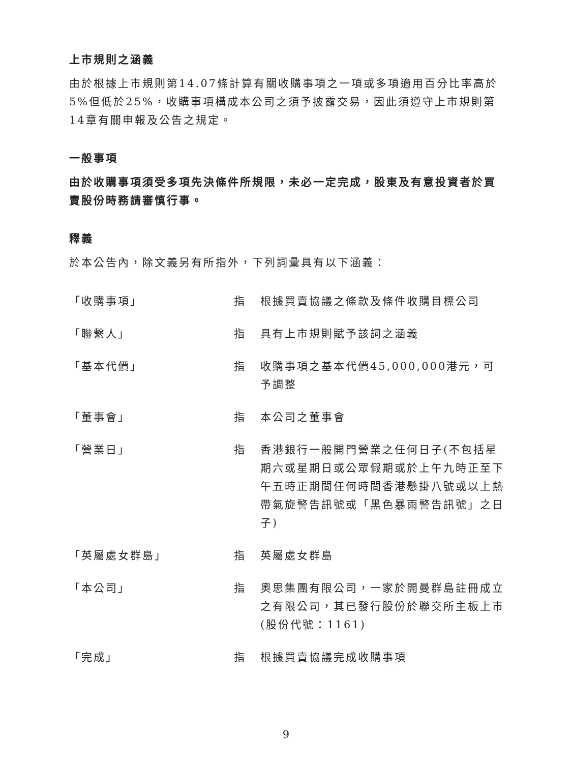上市規則之涵義
由於根據上市規則第14.07條計算有關收購事項之一項或多項適用百分比率高於5%但低於25%，收購事項構成本公司之須予披露交易，因此須遵守上市規則第14章有關申報及公告之規定。
一般事項
由於收購事項須受多項先決條件所規限，未必一定完成，股東及有意投資者於買賣股份時務請審慎行事。
釋義
於本公告內，除文義另有所指外，下列詞彙具有以下涵義：
| 「收購事項」 | 指 | 根據買賣協議之條款及條件收購目標公司 |
| 「聯繫人」 | 指 | 具有上市規則賦予該詞之涵義 |
| 「基本代價」 | 指 | 收購事項之基本代價45,000,000港元，可予調整 |
| 「董事會」 | 指 | 本公司之董事會 |
| 「營業日」 | 指 | 香港銀行一般開門營業之任何日子(不包括星期六或星期日或公眾假期或於上午九時正至下午五時正期間任何時間香港懸掛八號或以上熱帶氣旋警告訊號或「黑色暴雨警告訊號」之日子) |
| 「英屬處女群島」 | 指 | 英屬處女群島 |
| 「本公司」 | 指 | 奧思集團有限公司，一家於開曼群島註冊成立之有限公司，其已發行股份於聯交所主板上市(股份代號：1161) |
| 「完成」 | 指 | 根據買賣協議完成收購事項 |
9